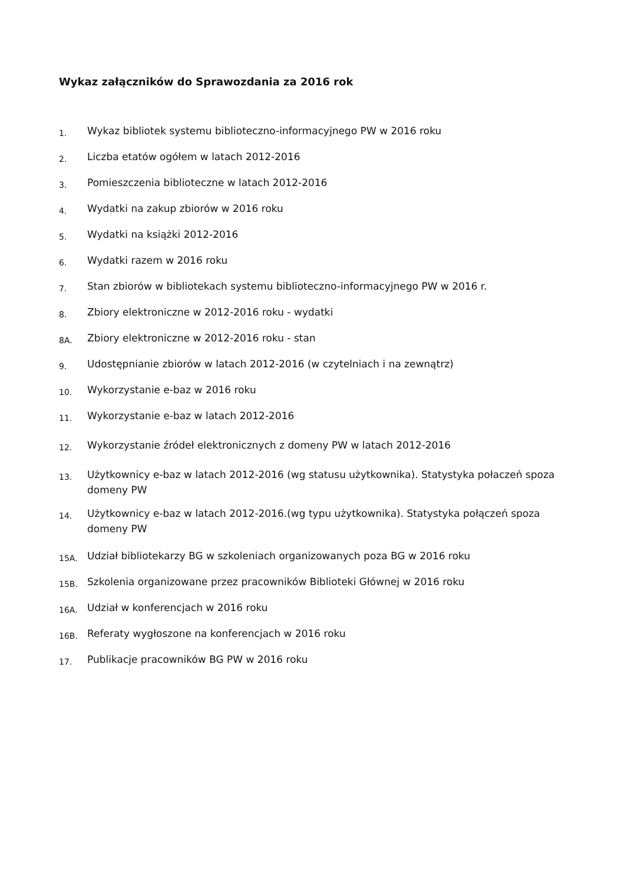Wykaz załączników do Sprawozdania za 2016 rok
1. Wykaz bibliotek systemu biblioteczno-informacyjnego PW w 2016 roku
2. Liczba etatów ogółem w latach 2012-2016
3. Pomieszczenia biblioteczne w latach 2012-2016
4. Wydatki na zakup zbiorów w 2016 roku
5. Wydatki na książki 2012-2016
6. Wydatki razem w 2016 roku
7. Stan zbiorów w bibliotekach systemu biblioteczno-informacyjnego PW w 2016 r.
8. Zbiory elektroniczne w 2012-2016 roku - wydatki
8A. Zbiory elektroniczne w 2012-2016 roku - stan
9. Udostępnianie zbiorów w latach 2012-2016 (w czytelniach i na zewnątrz)
10. Wykorzystanie e-baz w 2016 roku
11. Wykorzystanie e-baz w latach 2012-2016
12. Wykorzystanie źródeł elektronicznych z domeny PW w latach 2012-2016
13. Użytkownicy e-baz w latach 2012-2016 (wg statusu użytkownika). Statystyka połaczeń spoza domeny PW
14. Użytkownicy e-baz w latach 2012-2016.(wg typu użytkownika). Statystyka połączeń spoza domeny PW
15A. Udział bibliotekarzy BG w szkoleniach organizowanych poza BG w 2016 roku
15B. Szkolenia organizowane przez pracowników Biblioteki Głównej w 2016 roku
16A. Udział w konferencjach w 2016 roku
16B. Referaty wygłoszone na konferencjach w 2016 roku
17. Publikacje pracowników BG PW w 2016 roku